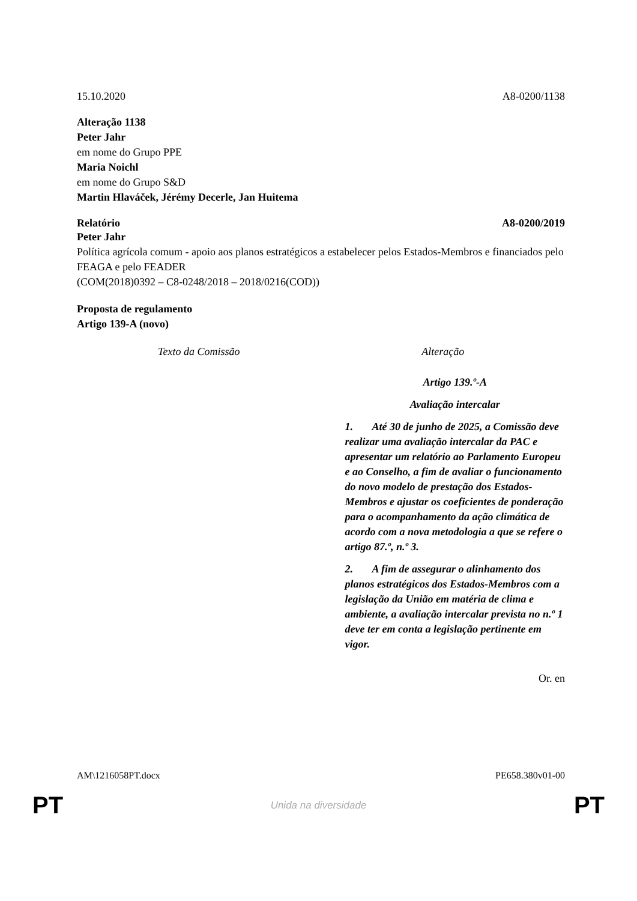15.10.2020 A8-0200/1138
Alteração 1138
Peter Jahr
em nome do Grupo PPE
Maria Noichl
em nome do Grupo S&D
Martin Hlaváček, Jérémy Decerle, Jan Huitema
Relatório A8-0200/2019
Peter Jahr
Política agrícola comum - apoio aos planos estratégicos a estabelecer pelos Estados-Membros e financiados pelo FEAGA e pelo FEADER
(COM(2018)0392 – C8-0248/2018 – 2018/0216(COD))
Proposta de regulamento
Artigo 139-A (novo)
| Texto da Comissão | Alteração |
| --- | --- |
| | Artigo 139.º-A Avaliação intercalar 1. Até 30 de junho de 2025, a Comissão deve realizar uma avaliação intercalar da PAC e apresentar um relatório ao Parlamento Europeu e ao Conselho, a fim de avaliar o funcionamento do novo modelo de prestação dos Estados-Membros e ajustar os coeficientes de ponderação para o acompanhamento da ação climática de acordo com a nova metodologia a que se refere o artigo 87.º, n.º 3. 2. A fim de assegurar o alinhamento dos planos estratégicos dos Estados-Membros com a legislação da União em matéria de clima e ambiente, a avaliação intercalar prevista no n.º 1 deve ter em conta a legislação pertinente em vigor. |
Or. en
AM\1216058PT.docx PE658.380v01-00
PT Unida na diversidade PT